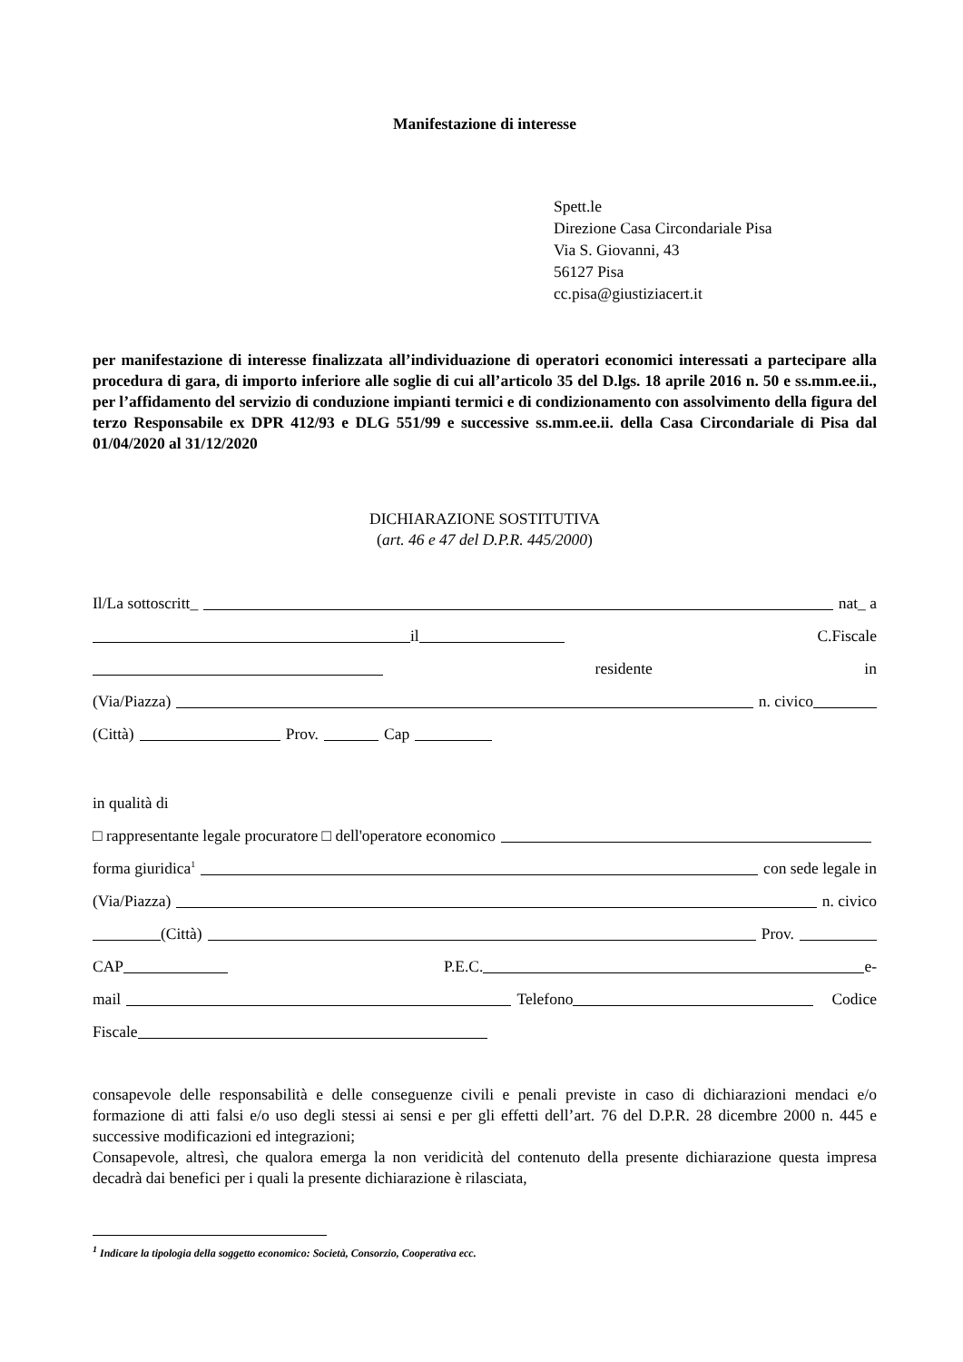Manifestazione di interesse
Spett.le
Direzione Casa Circondariale Pisa
Via S. Giovanni, 43
56127 Pisa
cc.pisa@giustiziacert.it
per manifestazione di interesse finalizzata all’individuazione di operatori economici interessati a partecipare alla procedura di gara, di importo inferiore alle soglie di cui all’articolo 35 del D.lgs. 18 aprile 2016 n. 50 e ss.mm.ee.ii., per l’affidamento del servizio di conduzione impianti termici e di condizionamento con assolvimento della figura del terzo Responsabile ex DPR 412/93 e DLG 551/99 e successive ss.mm.ee.ii. della Casa Circondariale di Pisa dal 01/04/2020 al 31/12/2020
DICHIARAZIONE SOSTITUTIVA
(art. 46 e 47 del D.P.R. 445/2000)
Il/La sottoscritt_ nat_ a
il C.Fiscale
residente in
(Via/Piazza) n. civico
(Città) Prov. Cap
in qualità di
□ rappresentante legale procuratore □ dell'operatore economico
forma giuridica<sup>1</sup> con sede legale in
(Via/Piazza) n. civico
(Città) Prov.
CAP P.E.C. e-
mail Telefono Codice
Fiscale
consapevole delle responsabilità e delle conseguenze civili e penali previste in caso di dichiarazioni mendaci e/o formazione di atti falsi e/o uso degli stessi ai sensi e per gli effetti dell’art. 76 del D.P.R. 28 dicembre 2000 n. 445 e successive modificazioni ed integrazioni;
Consapevole, altresì, che qualora emerga la non veridicità del contenuto della presente dichiarazione questa impresa decadrà dai benefici per i quali la presente dichiarazione è rilasciata,
<sup>1</sup> Indicare la tipologia della soggetto economico: Società, Consorzio, Cooperativa ecc.